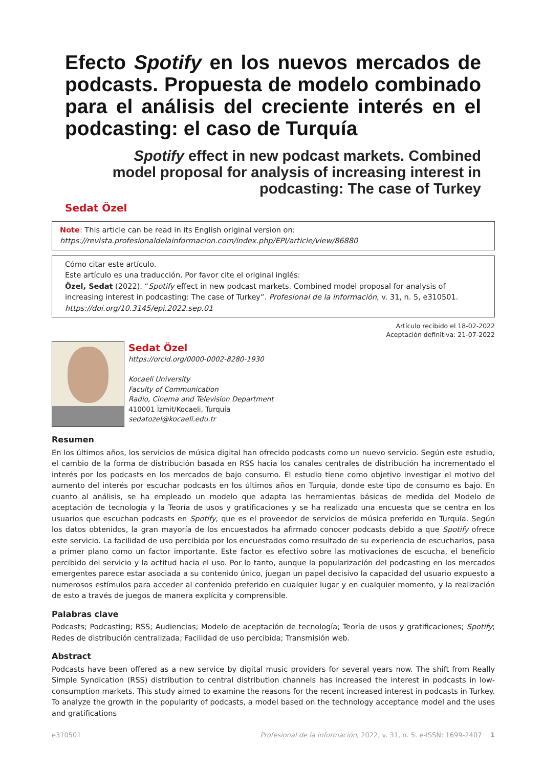Efecto Spotify en los nuevos mercados de podcasts. Propuesta de modelo combinado para el análisis del creciente interés en el podcasting: el caso de Turquía
Spotify effect in new podcast markets. Combined model proposal for analysis of increasing interest in podcasting: The case of Turkey
Sedat Özel
Note: This article can be read in its English original version on:
https://revista.profesionaldelainformacion.com/index.php/EPI/article/view/86880
Cómo citar este artículo.
Este artículo es una traducción. Por favor cite el original inglés:
Özel, Sedat (2022). “Spotify effect in new podcast markets. Combined model proposal for analysis of increasing interest in podcasting: The case of Turkey”. Profesional de la información, v. 31, n. 5, e310501.
https://doi.org/10.3145/epi.2022.sep.01
Artículo recibido el 18-02-2022
Aceptación definitiva: 21-07-2022
Sedat Özel
https://orcid.org/0000-0002-8280-1930
Kocaeli University
Faculty of Communication
Radio, Cinema and Television Department
410001 İzmit/Kocaeli, Turquía
sedatozel@kocaeli.edu.tr
Resumen
En los últimos años, los servicios de música digital han ofrecido podcasts como un nuevo servicio. Según este estudio, el cambio de la forma de distribución basada en RSS hacia los canales centrales de distribución ha incrementado el interés por los podcasts en los mercados de bajo consumo. El estudio tiene como objetivo investigar el motivo del aumento del interés por escuchar podcasts en los últimos años en Turquía, donde este tipo de consumo es bajo. En cuanto al análisis, se ha empleado un modelo que adapta las herramientas básicas de medida del Modelo de aceptación de tecnología y la Teoría de usos y gratificaciones y se ha realizado una encuesta que se centra en los usuarios que escuchan podcasts en Spotify, que es el proveedor de servicios de música preferido en Turquía. Según los datos obtenidos, la gran mayoría de los encuestados ha afirmado conocer podcasts debido a que Spotify ofrece este servicio. La facilidad de uso percibida por los encuestados como resultado de su experiencia de escucharlos, pasa a primer plano como un factor importante. Este factor es efectivo sobre las motivaciones de escucha, el beneficio percibido del servicio y la actitud hacia el uso. Por lo tanto, aunque la popularización del podcasting en los mercados emergentes parece estar asociada a su contenido único, juegan un papel decisivo la capacidad del usuario expuesto a numerosos estímulos para acceder al contenido preferido en cualquier lugar y en cualquier momento, y la realización de esto a través de juegos de manera explícita y comprensible.
Palabras clave
Podcasts; Podcasting; RSS; Audiencias; Modelo de aceptación de tecnología; Teoría de usos y gratificaciones; Spotify; Redes de distribución centralizada; Facilidad de uso percibida; Transmisión web.
Abstract
Podcasts have been offered as a new service by digital music providers for several years now. The shift from Really Simple Syndication (RSS) distribution to central distribution channels has increased the interest in podcasts in low-consumption markets. This study aimed to examine the reasons for the recent increased interest in podcasts in Turkey. To analyze the growth in the popularity of podcasts, a model based on the technology acceptance model and the uses and gratifications
e310501 Profesional de la información, 2022, v. 31, n. 5. e-ISSN: 1699-2407 1